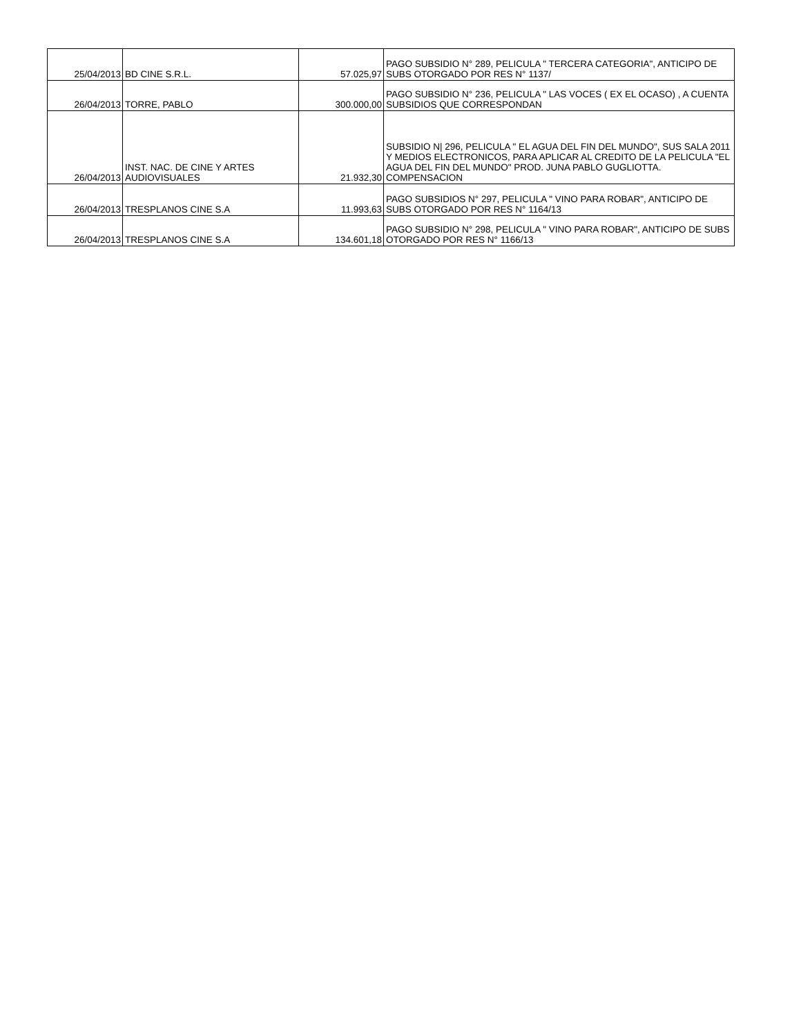| 25/04/2013 | BD CINE S.R.L. | 57.025,97 | PAGO SUBSIDIO N° 289, PELICULA " TERCERA CATEGORIA", ANTICIPO DE SUBS OTORGADO POR RES N° 1137/ |
| 26/04/2013 | TORRE, PABLO | 300.000,00 | PAGO SUBSIDIO N° 236, PELICULA " LAS VOCES ( EX EL OCASO) , A CUENTA SUBSIDIOS QUE CORRESPONDAN |
| 26/04/2013 | INST. NAC. DE CINE Y ARTES AUDIOVISUALES | 21.932,30 | SUBSIDIO N/ 296, PELICULA " EL AGUA DEL FIN DEL MUNDO", SUS SALA 2011 Y MEDIOS ELECTRONICOS, PARA APLICAR AL CREDITO DE LA PELICULA "EL AGUA DEL FIN DEL MUNDO" PROD. JUNA PABLO GUGLIOTTA. COMPENSACION |
| 26/04/2013 | TRESPLANOS CINE S.A | 11.993,63 | PAGO SUBSIDIOS N° 297, PELICULA " VINO PARA ROBAR", ANTICIPO DE SUBS OTORGADO POR RES N° 1164/13 |
| 26/04/2013 | TRESPLANOS CINE S.A | 134.601,18 | PAGO SUBSIDIO N° 298, PELICULA " VINO PARA ROBAR", ANTICIPO DE SUBS OTORGADO POR RES N° 1166/13 |